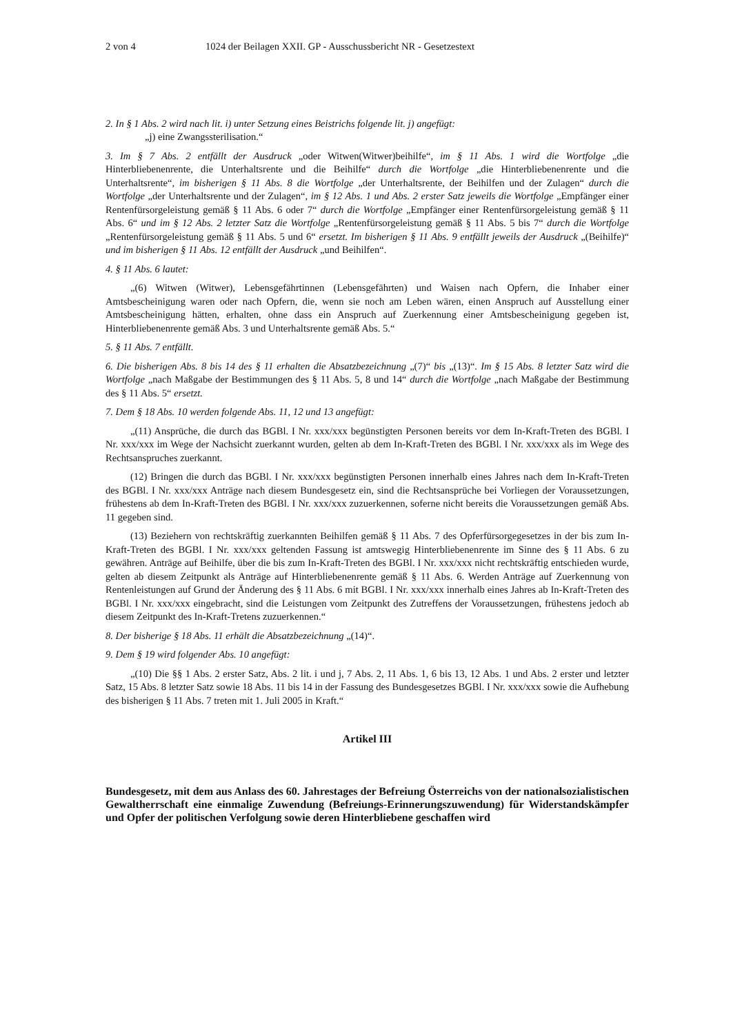2 von 4 1024 der Beilagen XXII. GP - Ausschussbericht NR - Gesetzestext
2. In § 1 Abs. 2 wird nach lit. i) unter Setzung eines Beistrichs folgende lit. j) angefügt:
„j) eine Zwangssterilisation.“
3. Im § 7 Abs. 2 entfällt der Ausdruck „oder Witwen(Witwer)beihilfe“, im § 11 Abs. 1 wird die Wortfolge „die Hinterbliebenenrente, die Unterhaltsrente und die Beihilfe“ durch die Wortfolge „die Hinterbliebenenrente und die Unterhaltsrente“, im bisherigen § 11 Abs. 8 die Wortfolge „der Unterhaltsrente, der Beihilfen und der Zulagen“ durch die Wortfolge „der Unterhaltsrente und der Zulagen“, im § 12 Abs. 1 und Abs. 2 erster Satz jeweils die Wortfolge „Empfänger einer Rentenfürsorgeleistung gemäß § 11 Abs. 6 oder 7“ durch die Wortfolge „Empfänger einer Rentenfürsorgeleistung gemäß § 11 Abs. 6“ und im § 12 Abs. 2 letzter Satz die Wortfolge „Rentenfürsorgeleistung gemäß § 11 Abs. 5 bis 7“ durch die Wortfolge „Rentenfürsorgeleistung gemäß § 11 Abs. 5 und 6“ ersetzt. Im bisherigen § 11 Abs. 9 entfällt jeweils der Ausdruck „(Beihilfe)“ und im bisherigen § 11 Abs. 12 entfällt der Ausdruck „und Beihilfen“.
4. § 11 Abs. 6 lautet:
„(6) Witwen (Witwer), Lebensgefährtinnen (Lebensgefährten) und Waisen nach Opfern, die Inhaber einer Amtsbescheinigung waren oder nach Opfern, die, wenn sie noch am Leben wären, einen Anspruch auf Ausstellung einer Amtsbescheinigung hätten, erhalten, ohne dass ein Anspruch auf Zuerkennung einer Amtsbescheinigung gegeben ist, Hinterbliebenenrente gemäß Abs. 3 und Unterhaltsrente gemäß Abs. 5.“
5. § 11 Abs. 7 entfällt.
6. Die bisherigen Abs. 8 bis 14 des § 11 erhalten die Absatzbezeichnung „(7)“ bis „(13)“. Im § 15 Abs. 8 letzter Satz wird die Wortfolge „nach Maßgabe der Bestimmungen des § 11 Abs. 5, 8 und 14“ durch die Wortfolge „nach Maßgabe der Bestimmung des § 11 Abs. 5“ ersetzt.
7. Dem § 18 Abs. 10 werden folgende Abs. 11, 12 und 13 angefügt:
„(11) Ansprüche, die durch das BGBl. I Nr. xxx/xxx begünstigten Personen bereits vor dem In-Kraft-Treten des BGBl. I Nr. xxx/xxx im Wege der Nachsicht zuerkannt wurden, gelten ab dem In-Kraft-Treten des BGBl. I Nr. xxx/xxx als im Wege des Rechtsanspruches zuerkannt.
(12) Bringen die durch das BGBl. I Nr. xxx/xxx begünstigten Personen innerhalb eines Jahres nach dem In-Kraft-Treten des BGBl. I Nr. xxx/xxx Anträge nach diesem Bundesgesetz ein, sind die Rechtsansprüche bei Vorliegen der Voraussetzungen, frühestens ab dem In-Kraft-Treten des BGBl. I Nr. xxx/xxx zuzuerkennen, soferne nicht bereits die Voraussetzungen gemäß Abs. 11 gegeben sind.
(13) Beziehern von rechtskräftig zuerkannten Beihilfen gemäß § 11 Abs. 7 des Opferfürsorgegesetzes in der bis zum In-Kraft-Treten des BGBl. I Nr. xxx/xxx geltenden Fassung ist amtswegig Hinterbliebenenrente im Sinne des § 11 Abs. 6 zu gewähren. Anträge auf Beihilfe, über die bis zum In-Kraft-Treten des BGBl. I Nr. xxx/xxx nicht rechtskräftig entschieden wurde, gelten ab diesem Zeitpunkt als Anträge auf Hinterbliebenenrente gemäß § 11 Abs. 6. Werden Anträge auf Zuerkennung von Rentenleistungen auf Grund der Änderung des § 11 Abs. 6 mit BGBl. I Nr. xxx/xxx innerhalb eines Jahres ab In-Kraft-Treten des BGBl. I Nr. xxx/xxx eingebracht, sind die Leistungen vom Zeitpunkt des Zutreffens der Voraussetzungen, frühestens jedoch ab diesem Zeitpunkt des In-Kraft-Tretens zuzuerkennen.“
8. Der bisherige § 18 Abs. 11 erhält die Absatzbezeichnung „(14)“.
9. Dem § 19 wird folgender Abs. 10 angefügt:
„(10) Die §§ 1 Abs. 2 erster Satz, Abs. 2 lit. i und j, 7 Abs. 2, 11 Abs. 1, 6 bis 13, 12 Abs. 1 und Abs. 2 erster und letzter Satz, 15 Abs. 8 letzter Satz sowie 18 Abs. 11 bis 14 in der Fassung des Bundesgesetzes BGBl. I Nr. xxx/xxx sowie die Aufhebung des bisherigen § 11 Abs. 7 treten mit 1. Juli 2005 in Kraft.“
Artikel III
Bundesgesetz, mit dem aus Anlass des 60. Jahrestages der Befreiung Österreichs von der nationalsozialistischen Gewaltherrschaft eine einmalige Zuwendung (Befreiungs-Erinnerungszuwendung) für Widerstandskämpfer und Opfer der politischen Verfolgung sowie deren Hinterbliebene geschaffen wird